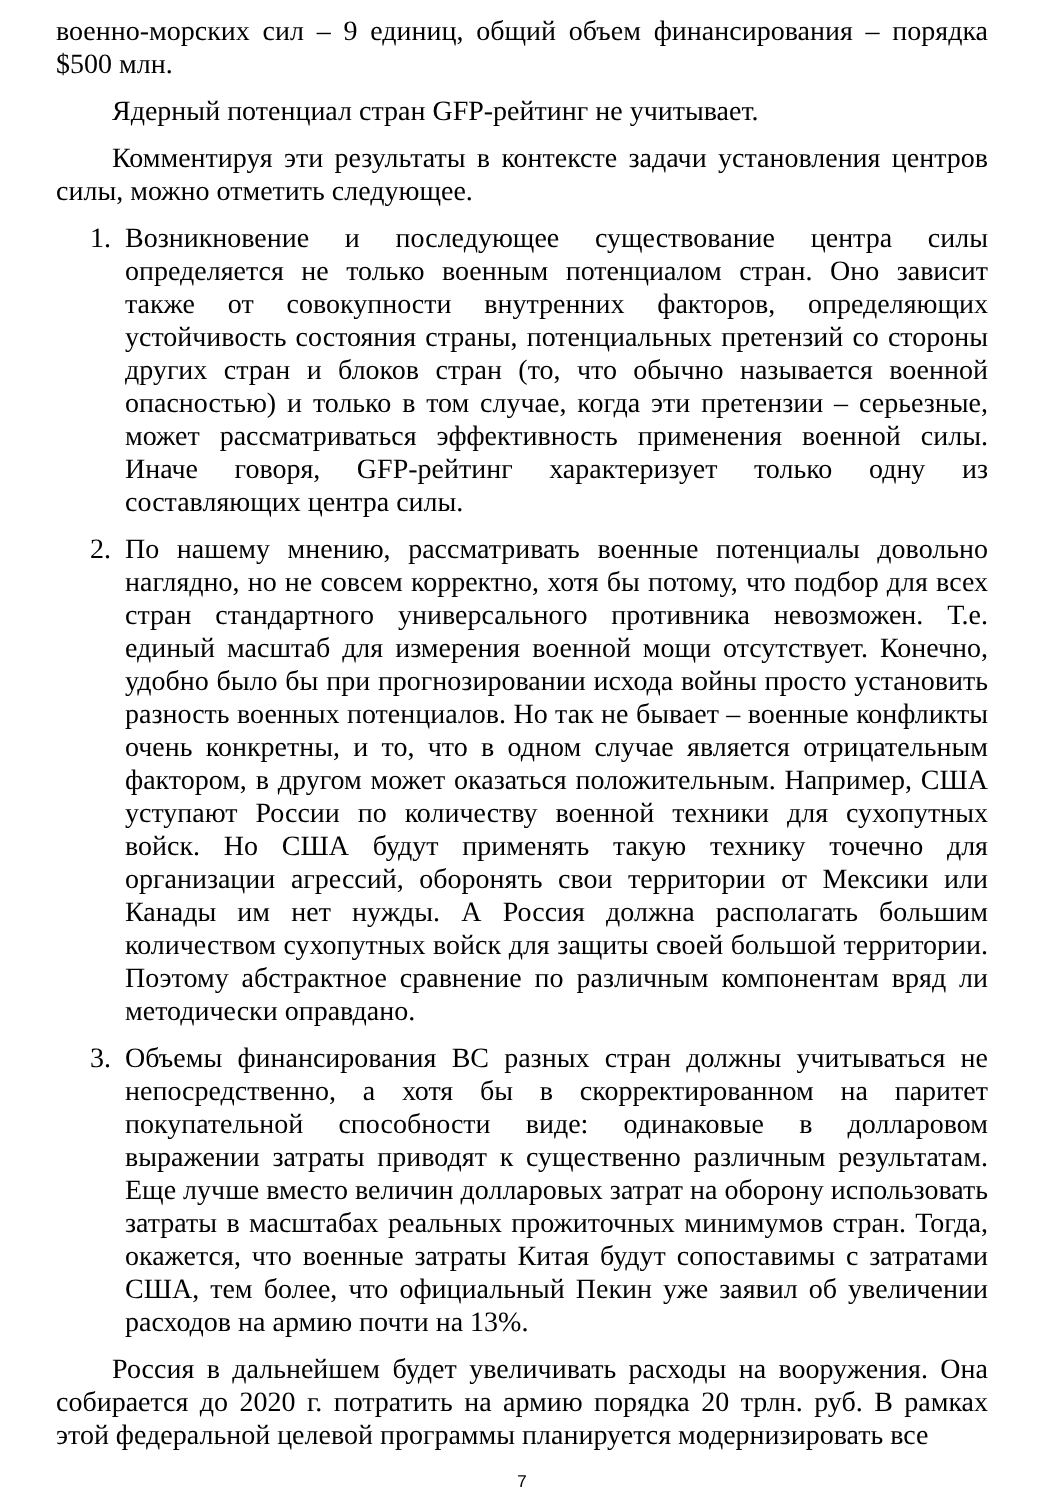военно-морских сил – 9 единиц, общий объем финансирования – порядка $500 млн.
Ядерный потенциал стран GFP-рейтинг не учитывает.
Комментируя эти результаты в контексте задачи установления центров силы, можно отметить следующее.
1. Возникновение и последующее существование центра силы определяется не только военным потенциалом стран. Оно зависит также от совокупности внутренних факторов, определяющих устойчивость состояния страны, потенциальных претензий со стороны других стран и блоков стран (то, что обычно называется военной опасностью) и только в том случае, когда эти претензии – серьезные, может рассматриваться эффективность применения военной силы. Иначе говоря, GFP-рейтинг характеризует только одну из составляющих центра силы.
2. По нашему мнению, рассматривать военные потенциалы довольно наглядно, но не совсем корректно, хотя бы потому, что подбор для всех стран стандартного универсального противника невозможен. Т.е. единый масштаб для измерения военной мощи отсутствует. Конечно, удобно было бы при прогнозировании исхода войны просто установить разность военных потенциалов. Но так не бывает – военные конфликты очень конкретны, и то, что в одном случае является отрицательным фактором, в другом может оказаться положительным. Например, США уступают России по количеству военной техники для сухопутных войск. Но США будут применять такую технику точечно для организации агрессий, оборонять свои территории от Мексики или Канады им нет нужды. А Россия должна располагать большим количеством сухопутных войск для защиты своей большой территории. Поэтому абстрактное сравнение по различным компонентам вряд ли методически оправдано.
3. Объемы финансирования ВС разных стран должны учитываться не непосредственно, а хотя бы в скорректированном на паритет покупательной способности виде: одинаковые в долларовом выражении затраты приводят к существенно различным результатам. Еще лучше вместо величин долларовых затрат на оборону использовать затраты в масштабах реальных прожиточных минимумов стран. Тогда, окажется, что военные затраты Китая будут сопоставимы с затратами США, тем более, что официальный Пекин уже заявил об увеличении расходов на армию почти на 13%.
Россия в дальнейшем будет увеличивать расходы на вооружения. Она собирается до 2020 г. потратить на армию порядка 20 трлн. руб. В рамках этой федеральной целевой программы планируется модернизировать все
7